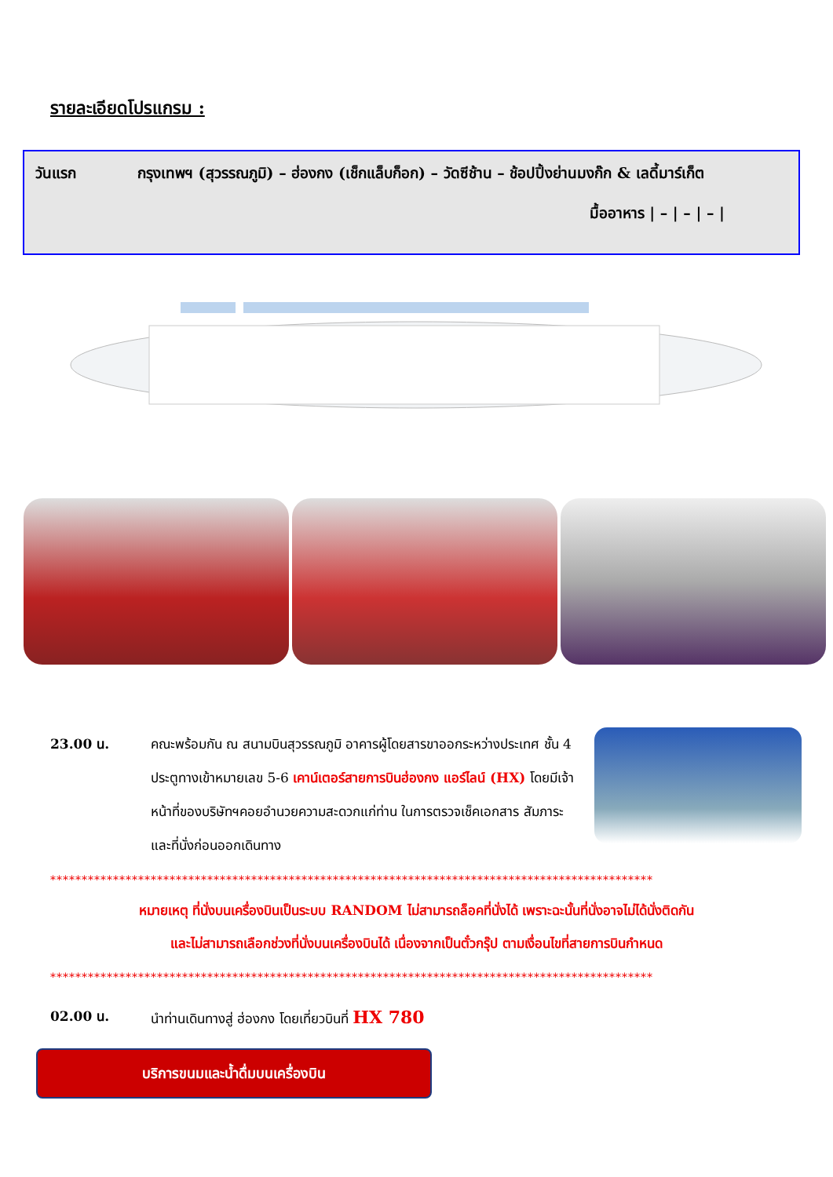รายละเอียดโปรแกรม :
วันแรก กรุงเทพฯ (สุวรรณภูมิ) – ฮ่องกง (เช็กแล็บก็อก) – วัดซีช้าน – ช้อปปิ้งย่านมงก๊ก & เลดี้มาร์เก็ต
มื้ออาหาร | – | – | – |
23.00 น. คณะพร้อมกัน ณ สนามบินสุวรรณภูมิ อาคารผู้โดยสารขาออกระหว่างประเทศ ชั้น 4 ประตูทางเข้าหมายเลข 5-6 เคาน์เตอร์สายการบินฮ่องกง แอร์ไลน์ (HX) โดยมีเจ้าหน้าที่ของบริษัทฯคอยอำนวยความสะดวกแก่ท่าน ในการตรวจเช็คเอกสาร สัมภาระ และที่นั่งก่อนออกเดินทาง
************************************************************************************************
หมายเหตุ ที่นั่งบนเครื่องบินเป็นระบบ RANDOM ไม่สามารถล็อคที่นั่งได้ เพราะฉะนั้นที่นั่งอาจไม่ได้นั่งติดกัน
และไม่สามารถเลือกช่วงที่นั่งบนเครื่องบินได้ เนื่องจากเป็นตั๋วกรุ๊ป ตามเงื่อนไขที่สายการบินกำหนด
************************************************************************************************
02.00 น. นำท่านเดินทางสู่ ฮ่องกง โดยเที่ยวบินที่ HX 780
บริการขนมและน้ำดื่มบนเครื่องบิน